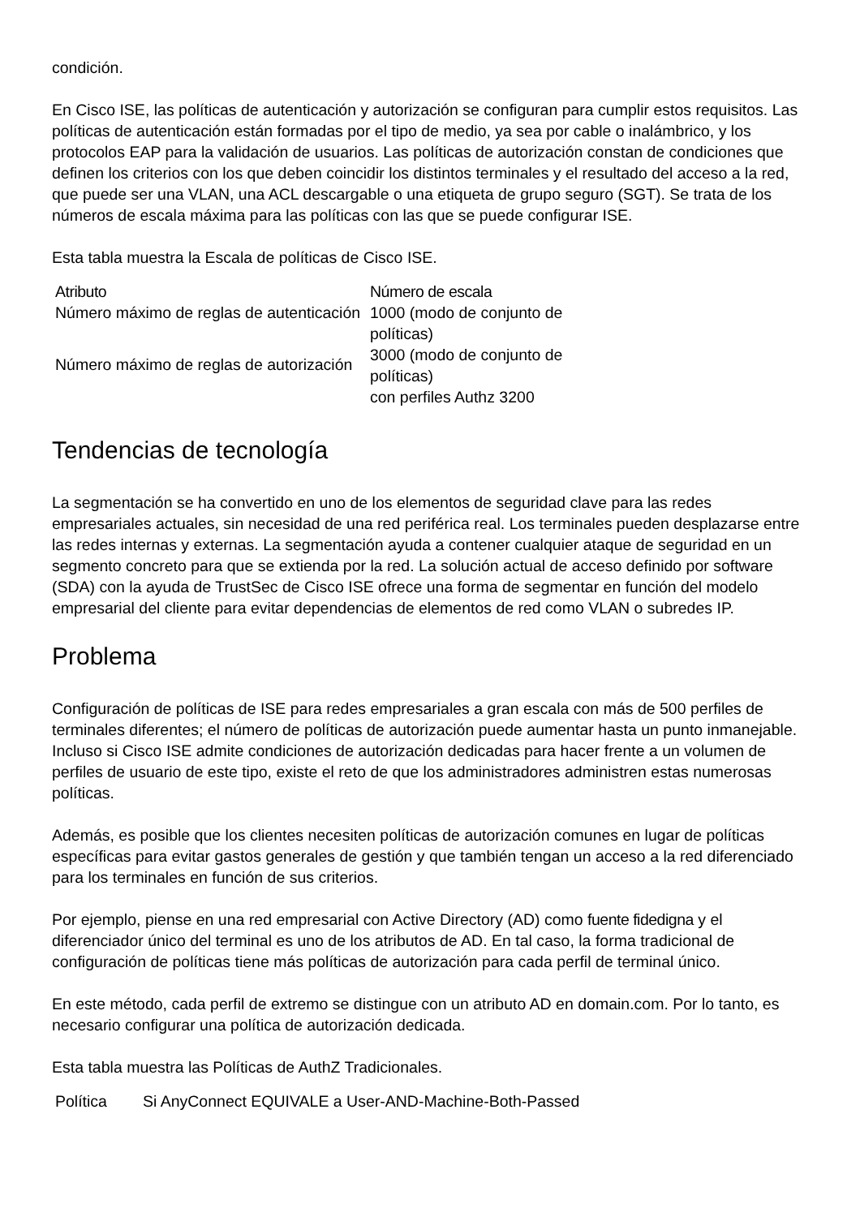condición.
En Cisco ISE, las políticas de autenticación y autorización se configuran para cumplir estos requisitos. Las políticas de autenticación están formadas por el tipo de medio, ya sea por cable o inalámbrico, y los protocolos EAP para la validación de usuarios. Las políticas de autorización constan de condiciones que definen los criterios con los que deben coincidir los distintos terminales y el resultado del acceso a la red, que puede ser una VLAN, una ACL descargable o una etiqueta de grupo seguro (SGT). Se trata de los números de escala máxima para las políticas con las que se puede configurar ISE.
Esta tabla muestra la Escala de políticas de Cisco ISE.
| Atributo | Número de escala |
| --- | --- |
| Número máximo de reglas de autenticación | 1000 (modo de conjunto de políticas) |
| Número máximo de reglas de autorización | 3000 (modo de conjunto de políticas) con perfiles Authz 3200 |
Tendencias de tecnología
La segmentación se ha convertido en uno de los elementos de seguridad clave para las redes empresariales actuales, sin necesidad de una red periférica real. Los terminales pueden desplazarse entre las redes internas y externas. La segmentación ayuda a contener cualquier ataque de seguridad en un segmento concreto para que se extienda por la red. La solución actual de acceso definido por software (SDA) con la ayuda de TrustSec de Cisco ISE ofrece una forma de segmentar en función del modelo empresarial del cliente para evitar dependencias de elementos de red como VLAN o subredes IP.
Problema
Configuración de políticas de ISE para redes empresariales a gran escala con más de 500 perfiles de terminales diferentes; el número de políticas de autorización puede aumentar hasta un punto inmanejable. Incluso si Cisco ISE admite condiciones de autorización dedicadas para hacer frente a un volumen de perfiles de usuario de este tipo, existe el reto de que los administradores administren estas numerosas políticas.
Además, es posible que los clientes necesiten políticas de autorización comunes en lugar de políticas específicas para evitar gastos generales de gestión y que también tengan un acceso a la red diferenciado para los terminales en función de sus criterios.
Por ejemplo, piense en una red empresarial con Active Directory (AD) como fuente fidedigna y el diferenciador único del terminal es uno de los atributos de AD. En tal caso, la forma tradicional de configuración de políticas tiene más políticas de autorización para cada perfil de terminal único.
En este método, cada perfil de extremo se distingue con un atributo AD en domain.com. Por lo tanto, es necesario configurar una política de autorización dedicada.
Esta tabla muestra las Políticas de AuthZ Tradicionales.
| Política | Si AnyConnect EQUIVALE a User-AND-Machine-Both-Passed |